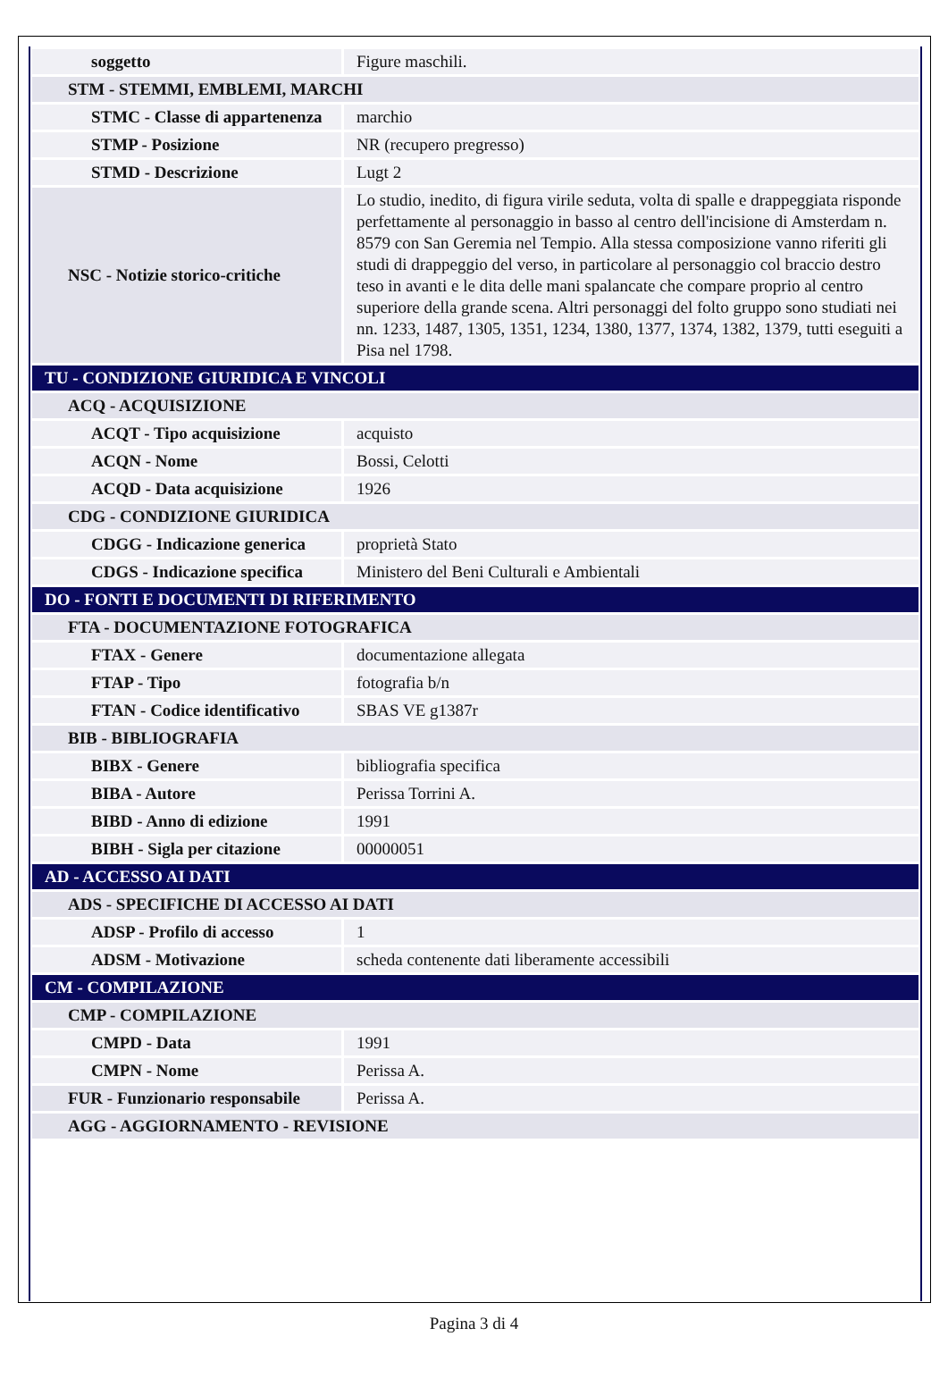| soggetto | Figure maschili. |
| STM - STEMMI, EMBLEMI, MARCHI | |
| STMC - Classe di appartenenza | marchio |
| STMP - Posizione | NR (recupero pregresso) |
| STMD - Descrizione | Lugt 2 |
| NSC - Notizie storico-critiche | Lo studio, inedito, di figura virile seduta, volta di spalle e drappeggiata risponde perfettamente al personaggio in basso al centro dell'incisione di Amsterdam n. 8579 con San Geremia nel Tempio. Alla stessa composizione vanno riferiti gli studi di drappeggio del verso, in particolare al personaggio col braccio destro teso in avanti e le dita delle mani spalancate che compare proprio al centro superiore della grande scena. Altri personaggi del folto gruppo sono studiati nei nn. 1233, 1487, 1305, 1351, 1234, 1380, 1377, 1374, 1382, 1379, tutti eseguiti a Pisa nel 1798. |
| TU - CONDIZIONE GIURIDICA E VINCOLI | |
| ACQ - ACQUISIZIONE | |
| ACQT - Tipo acquisizione | acquisto |
| ACQN - Nome | Bossi, Celotti |
| ACQD - Data acquisizione | 1926 |
| CDG - CONDIZIONE GIURIDICA | |
| CDGG - Indicazione generica | proprietà Stato |
| CDGS - Indicazione specifica | Ministero del Beni Culturali e Ambientali |
| DO - FONTI E DOCUMENTI DI RIFERIMENTO | |
| FTA - DOCUMENTAZIONE FOTOGRAFICA | |
| FTAX - Genere | documentazione allegata |
| FTAP - Tipo | fotografia b/n |
| FTAN - Codice identificativo | SBAS VE g1387r |
| BIB - BIBLIOGRAFIA | |
| BIBX - Genere | bibliografia specifica |
| BIBA - Autore | Perissa Torrini A. |
| BIBD - Anno di edizione | 1991 |
| BIBH - Sigla per citazione | 00000051 |
| AD - ACCESSO AI DATI | |
| ADS - SPECIFICHE DI ACCESSO AI DATI | |
| ADSP - Profilo di accesso | 1 |
| ADSM - Motivazione | scheda contenente dati liberamente accessibili |
| CM - COMPILAZIONE | |
| CMP - COMPILAZIONE | |
| CMPD - Data | 1991 |
| CMPN - Nome | Perissa A. |
| FUR - Funzionario responsabile | Perissa A. |
| AGG - AGGIORNAMENTO - REVISIONE | |
Pagina 3 di 4